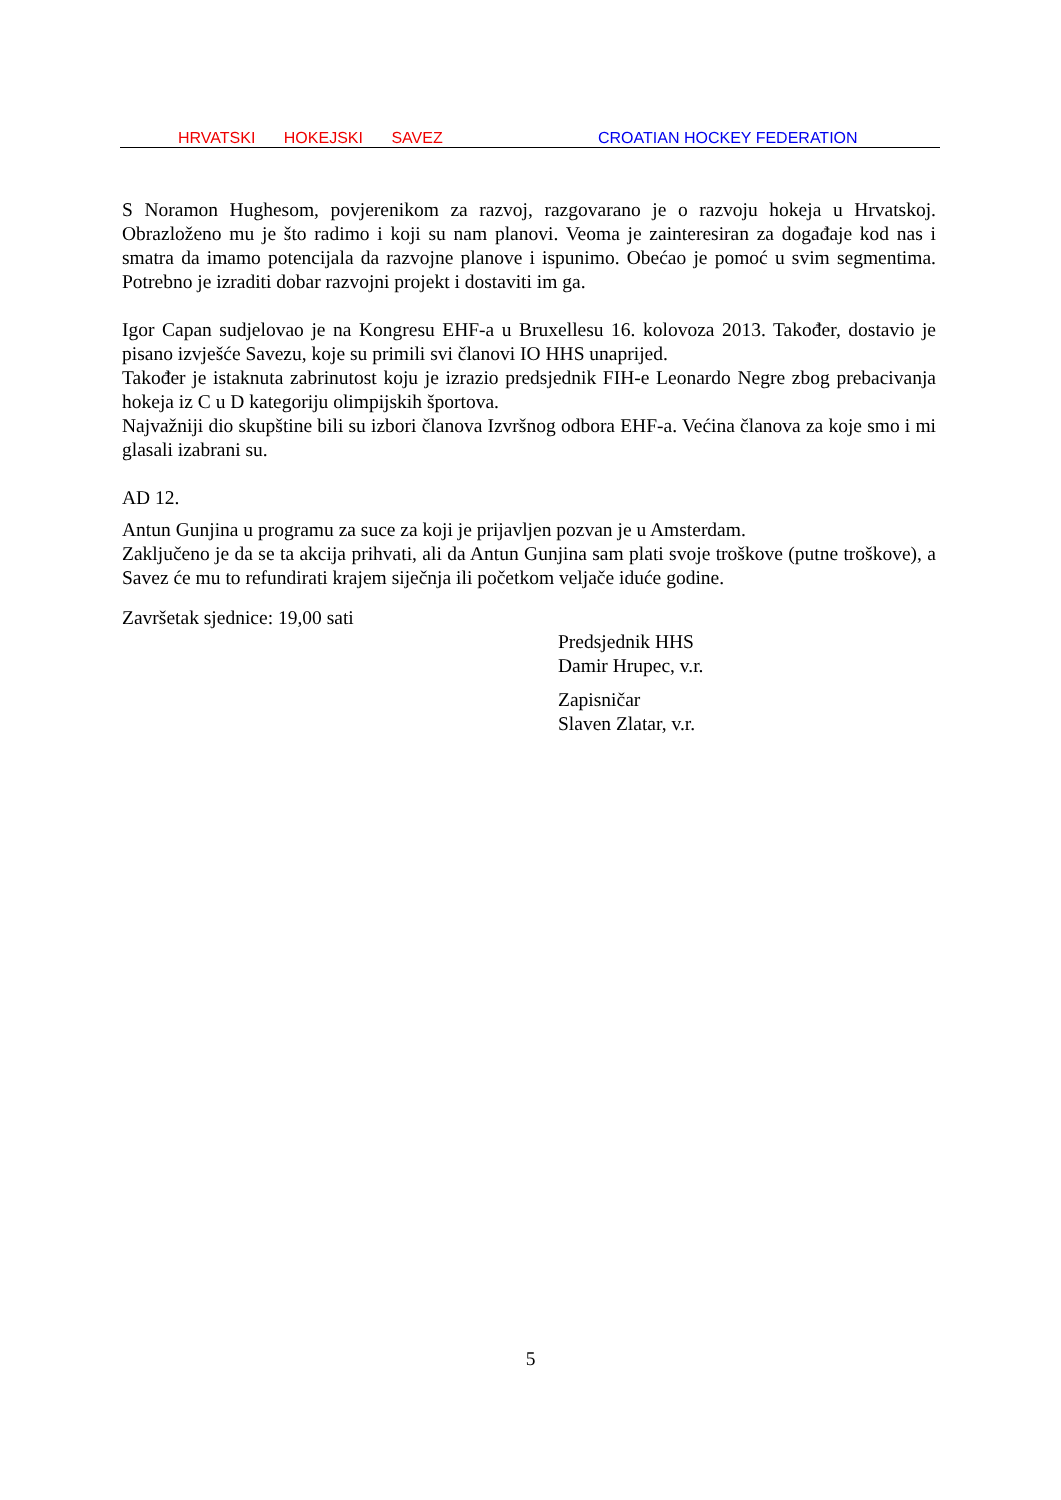HRVATSKI HOKEJSKI SAVEZ CROATIAN HOCKEY FEDERATION
S Noramon Hughesom, povjerenikom za razvoj, razgovarano je o razvoju hokeja u Hrvatskoj. Obrazloženo mu je što radimo i koji su nam planovi. Veoma je zainteresiran za događaje kod nas i smatra da imamo potencijala da razvojne planove i ispunimo. Obećao je pomoć u svim segmentima. Potrebno je izraditi dobar razvojni projekt i dostaviti im ga.
Igor Capan sudjelovao je na Kongresu EHF-a u Bruxellesu 16. kolovoza 2013. Također, dostavio je pisano izvješće Savezu, koje su primili svi članovi IO HHS unaprijed.
Također je istaknuta zabrinutost koju je izrazio predsjednik FIH-e Leonardo Negre zbog prebacivanja hokeja iz C u D kategoriju olimpijskih športova.
Najvažniji dio skupštine bili su izbori članova Izvršnog odbora EHF-a. Većina članova za koje smo i mi glasali izabrani su.
AD 12.
Antun Gunjina u programu za suce za koji je prijavljen pozvan je u Amsterdam.
Zaključeno je da se ta akcija prihvati, ali da Antun Gunjina sam plati svoje troškove (putne troškove), a Savez će mu to refundirati krajem siječnja ili početkom veljače iduće godine.
Završetak sjednice: 19,00 sati
Predsjednik HHS
Damir Hrupec, v.r.
Zapisničar
Slaven Zlatar, v.r.
5